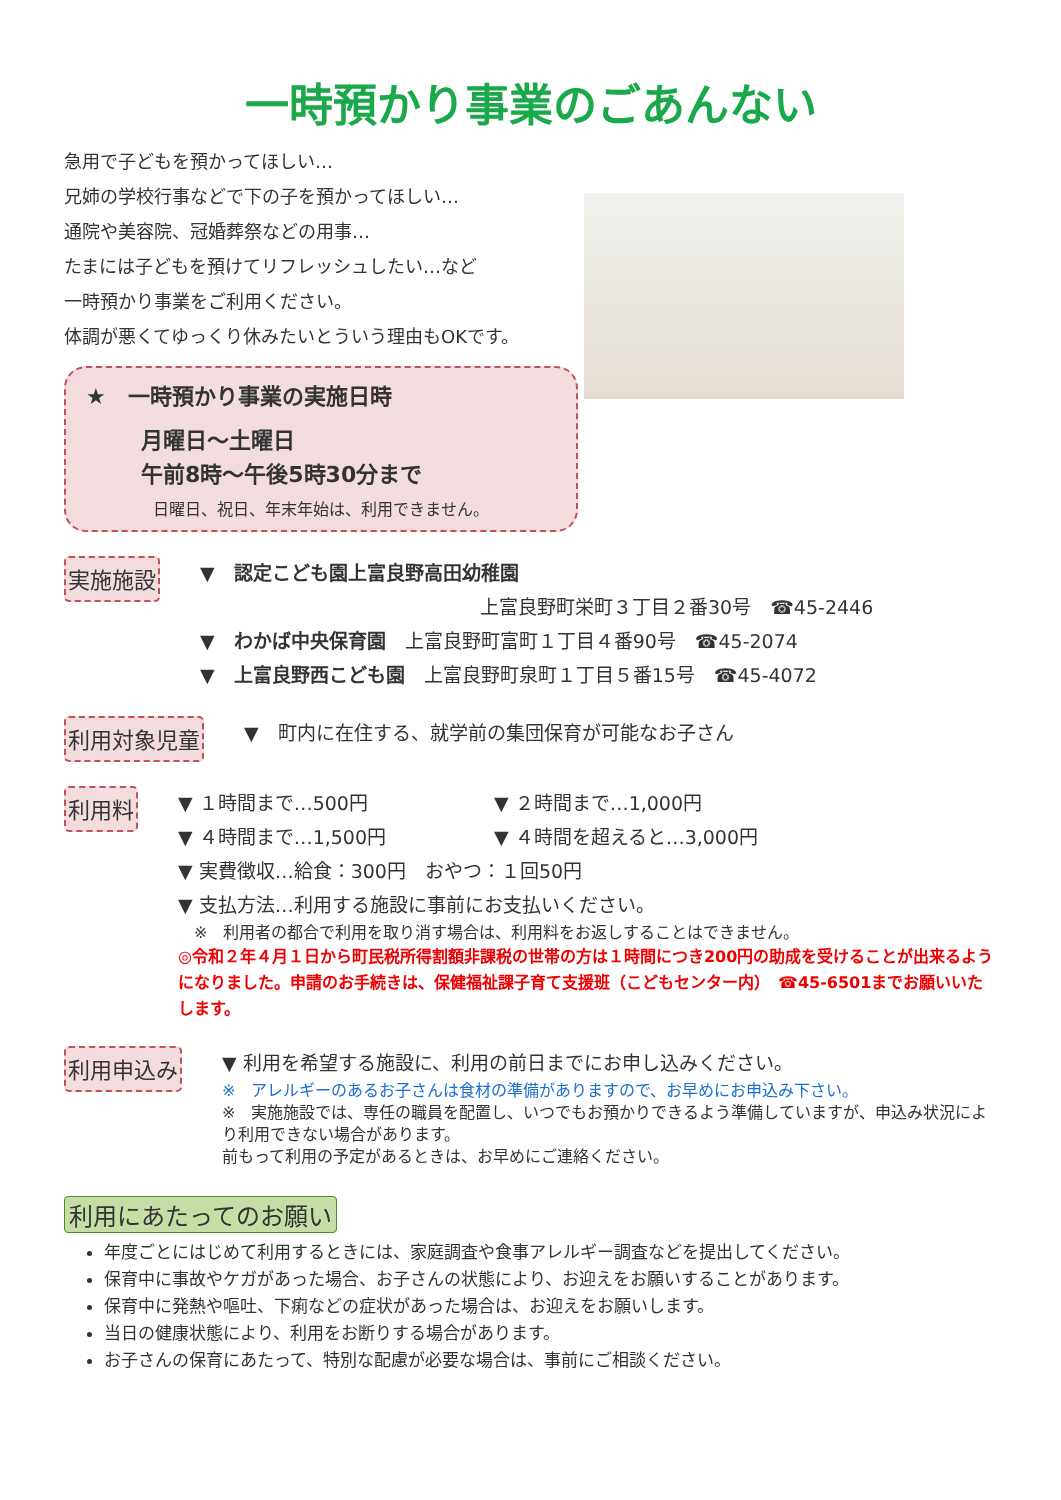一時預かり事業のごあんない
急用で子どもを預かってほしい…
兄姉の学校行事などで下の子を預かってほしい…
通院や美容院、冠婚葬祭などの用事…
たまには子どもを預けてリフレッシュしたい…など
一時預かり事業をご利用ください。
体調が悪くてゆっくり休みたいとういう理由もOKです。
★　一時預かり事業の実施日時
月曜日～土曜日
午前8時～午後5時30分まで
日曜日、祝日、年末年始は、利用できません。
実施施設
▼　認定こども園上富良野高田幼稚園
上富良野町栄町３丁目２番30号　☎45-2446
▼　わかば中央保育園　上富良野町富町１丁目４番90号　☎45-2074
▼　上富良野西こども園　上富良野町泉町１丁目５番15号　☎45-4072
利用対象児童
▼　町内に在住する、就学前の集団保育が可能なお子さん
利用料
▼ １時間まで…500円 ▼ ２時間まで…1,000円
▼ ４時間まで…1,500円 ▼ ４時間を超えると…3,000円
▼ 実費徴収…給食：300円　おやつ：１回50円
▼ 支払方法…利用する施設に事前にお支払いください。
　※　利用者の都合で利用を取り消す場合は、利用料をお返しすることはできません。
◎令和２年４月１日から町民税所得割額非課税の世帯の方は１時間につき200円の助成を受けることが出来るようになりました。申請のお手続きは、保健福祉課子育て支援班（こどもセンター内）　☎45-6501までお願いいたします。
利用申込み
▼ 利用を希望する施設に、利用の前日までにお申し込みください。
※　アレルギーのあるお子さんは食材の準備がありますので、お早めにお申込み下さい。
※　実施施設では、専任の職員を配置し、いつでもお預かりできるよう準備していますが、申込み状況により利用できない場合があります。
前もって利用の予定があるときは、お早めにご連絡ください。
利用にあたってのお願い
年度ごとにはじめて利用するときには、家庭調査や食事アレルギー調査などを提出してください。
保育中に事故やケガがあった場合、お子さんの状態により、お迎えをお願いすることがあります。
保育中に発熱や嘔吐、下痢などの症状があった場合は、お迎えをお願いします。
当日の健康状態により、利用をお断りする場合があります。
お子さんの保育にあたって、特別な配慮が必要な場合は、事前にご相談ください。